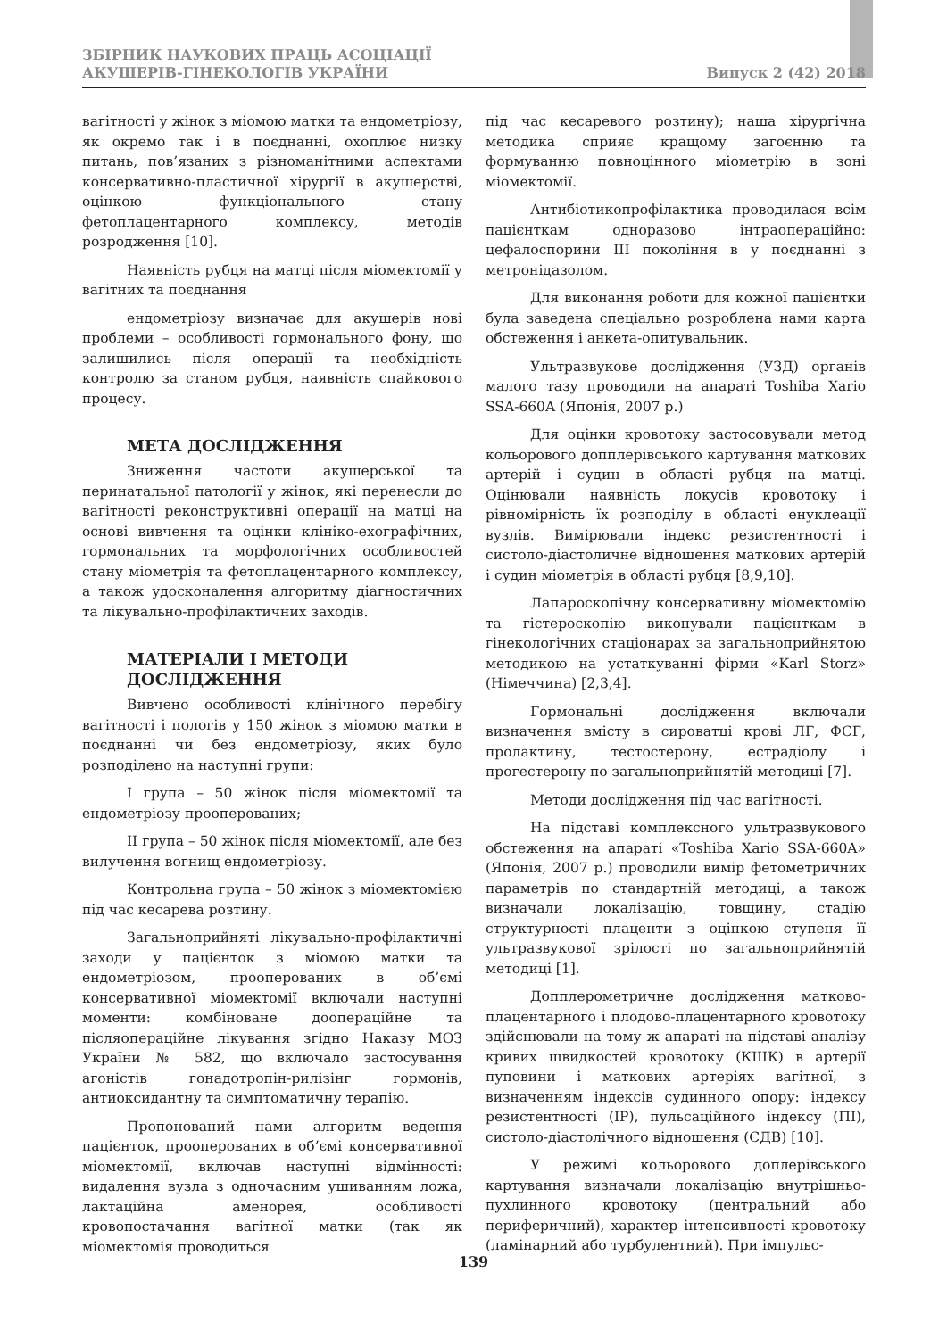ЗБІРНИК НАУКОВИХ ПРАЦЬ АСОЦІАЦІЇ
АКУШЕРІВ-ГІНЕКОЛОГІВ УКРАЇНИ
Випуск 2 (42) 2018
вагітності у жінок з міомою матки та ендометріозу, як окремо так і в поєднанні, охоплює низку питань, пов’язаних з різноманітними аспектами консервативно-пластичної хірургії в акушерстві, оцінкою функціонального стану фетоплацентарного комплексу, методів розродження [10].
Наявність рубця на матці після міомектомії у вагітних та поєднання
ендометріозу визначає для акушерів нові проблеми – особливості гормонального фону, що залишились після операції та необхідність контролю за станом рубця, наявність спайкового процесу.
МЕТА ДОСЛІДЖЕННЯ
Зниження частоти акушерської та перинатальної патології у жінок, які перенесли до вагітності реконструктивні операції на матці на основі вивчення та оцінки клініко-ехографічних, гормональних та морфологічних особливостей стану міометрія та фетоплацентарного комплексу, а також удосконалення алгоритму діагностичних та лікувально-профілактичних заходів.
МАТЕРІАЛИ І МЕТОДИ
ДОСЛІДЖЕННЯ
Вивчено особливості клінічного перебігу вагітності і пологів у 150 жінок з міомою матки в поєднанні чи без ендометріозу, яких було розподілено на наступні групи:
І група – 50 жінок після міомектомії та ендометріозу прооперованих;
ІІ група – 50 жінок після міомектомії, але без вилучення вогнищ ендометріозу.
Контрольна група – 50 жінок з міомектомією під час кесарева розтину.
Загальноприйняті лікувально-профілактичні заходи у пацієнток з міомою матки та ендометріозом, прооперованих в об’ємі консервативної міомектомії включали наступні моменти: комбіноване доопераційне та післяопераційне лікування згідно Наказу МОЗ України № 582, що включало застосування агоністів гонадотропін-рилізінг гормонів, антиоксидантну та симптоматичну терапію.
Пропонований нами алгоритм ведення пацієнток, прооперованих в об’ємі консервативної міомектомії, включав наступні відмінності: видалення вузла з одночасним ушиванням ложа, лактаційна аменорея, особливості кровопостачання вагітної матки (так як міомектомія проводиться
під час кесаревого розтину); наша хірургічна методика сприяє кращому загоєнню та формуванню повноцінного міометрію в зоні міомектомії.
Антибіотикопрофілактика проводилася всім пацієнткам одноразово інтраопераційно: цефалоспорини ІІІ покоління в у поєднанні з метронідазолом.
Для виконання роботи для кожної пацієнтки була заведена спеціально розроблена нами карта обстеження і анкета-опитувальник.
Ультразвукове дослідження (УЗД) органів малого тазу проводили на апараті Toshiba Xario SSA-660A (Японія, 2007 р.)
Для оцінки кровотоку застосовували метод кольорового допплерівського картування маткових артерій і судин в області рубця на матці. Оцінювали наявність локусів кровотоку і рівномірність їх розподілу в області енуклеації вузлів. Вимірювали індекс резистентності і систоло-діастоличне відношення маткових артерій і судин міометрія в області рубця [8,9,10].
Лапароскопічну консервативну міомектомію та гістероскопію виконували пацієнткам в гінекологічних стаціонарах за загальноприйнятою методикою на устаткуванні фірми «Karl Storz» (Німеччина) [2,3,4].
Гормональні дослідження включали визначення вмісту в сироватці крові ЛГ, ФСГ, пролактину, тестостерону, естрадіолу і прогестерону по загальноприйнятій методиці [7].
Методи дослідження під час вагітності.
На підставі комплексного ультразвукового обстеження на апараті «Toshiba Xario SSA-660A» (Японія, 2007 р.) проводили вимір фетометричних параметрів по стандартній методиці, а також визначали локалізацію, товщину, стадію структурності плаценти з оцінкою ступеня її ультразвукової зрілості по загальноприйнятій методиці [1].
Допплерометричне дослідження матково-плацентарного і плодово-плацентарного кровотоку здійснювали на тому ж апараті на підставі аналізу кривих швидкостей кровотоку (КШК) в артерії пуповини і маткових артеріях вагітної, з визначенням індексів судинного опору: індексу резистентності (ІР), пульсаційного індексу (ПІ), систоло-діастолічного відношення (СДВ) [10].
У режимі кольорового доплерівського картування визначали локалізацію внутрішньо-пухлинного кровотоку (центральний або периферичний), характер інтенсивності кровотоку (ламінарний або турбулентний). При імпульс-
139